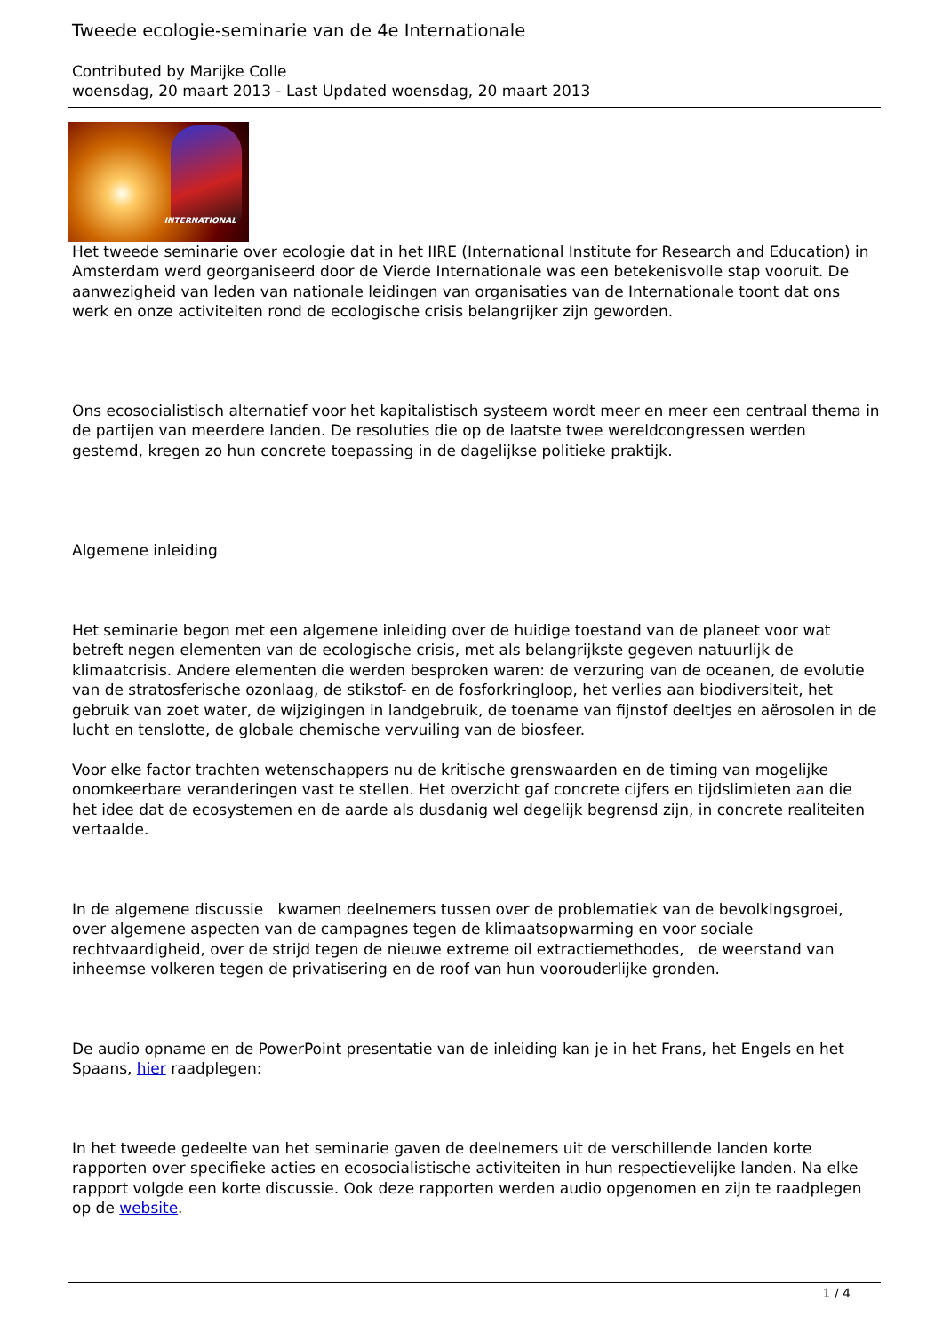Tweede ecologie-seminarie van de 4e Internationale
Contributed by Marijke Colle
woensdag, 20 maart 2013 - Last Updated woensdag, 20 maart 2013
INTERNATIONAL
Het tweede seminarie over ecologie dat in het IIRE (International Institute for Research and Education) in Amsterdam werd georganiseerd door de Vierde Internationale was een betekenisvolle stap vooruit. De aanwezigheid van leden van nationale leidingen van organisaties van de Internationale toont dat ons werk en onze activiteiten rond de ecologische crisis belangrijker zijn geworden.
Ons ecosocialistisch alternatief voor het kapitalistisch systeem wordt meer en meer een centraal thema in de partijen van meerdere landen. De resoluties die op de laatste twee wereldcongressen werden gestemd, kregen zo hun concrete toepassing in de dagelijkse politieke praktijk.
Algemene inleiding
Het seminarie begon met een algemene inleiding over de huidige toestand van de planeet voor wat betreft negen elementen van de ecologische crisis, met als belangrijkste gegeven natuurlijk de klimaatcrisis. Andere elementen die werden besproken waren: de verzuring van de oceanen, de evolutie van de stratosferische ozonlaag, de stikstof- en de fosforkringloop, het verlies aan biodiversiteit, het gebruik van zoet water, de wijzigingen in landgebruik, de toename van fijnstof deeltjes en aërosolen in de lucht en tenslotte, de globale chemische vervuiling van de biosfeer.
Voor elke factor trachten wetenschappers nu de kritische grenswaarden en de timing van mogelijke onomkeerbare veranderingen vast te stellen. Het overzicht gaf concrete cijfers en tijdslimieten aan die het idee dat de ecosystemen en de aarde als dusdanig wel degelijk begrensd zijn, in concrete realiteiten vertaalde.
In de algemene discussie kwamen deelnemers tussen over de problematiek van de bevolkingsgroei, over algemene aspecten van de campagnes tegen de klimaatsopwarming en voor sociale rechtvaardigheid, over de strijd tegen de nieuwe extreme oil extractiemethodes, de weerstand van inheemse volkeren tegen de privatisering en de roof van hun voorouderlijke gronden.
De audio opname en de PowerPoint presentatie van de inleiding kan je in het Frans, het Engels en het Spaans, hier raadplegen:
In het tweede gedeelte van het seminarie gaven de deelnemers uit de verschillende landen korte rapporten over specifieke acties en ecosocialistische activiteiten in hun respectievelijke landen. Na elke rapport volgde een korte discussie. Ook deze rapporten werden audio opgenomen en zijn te raadplegen op de website.
1 / 4